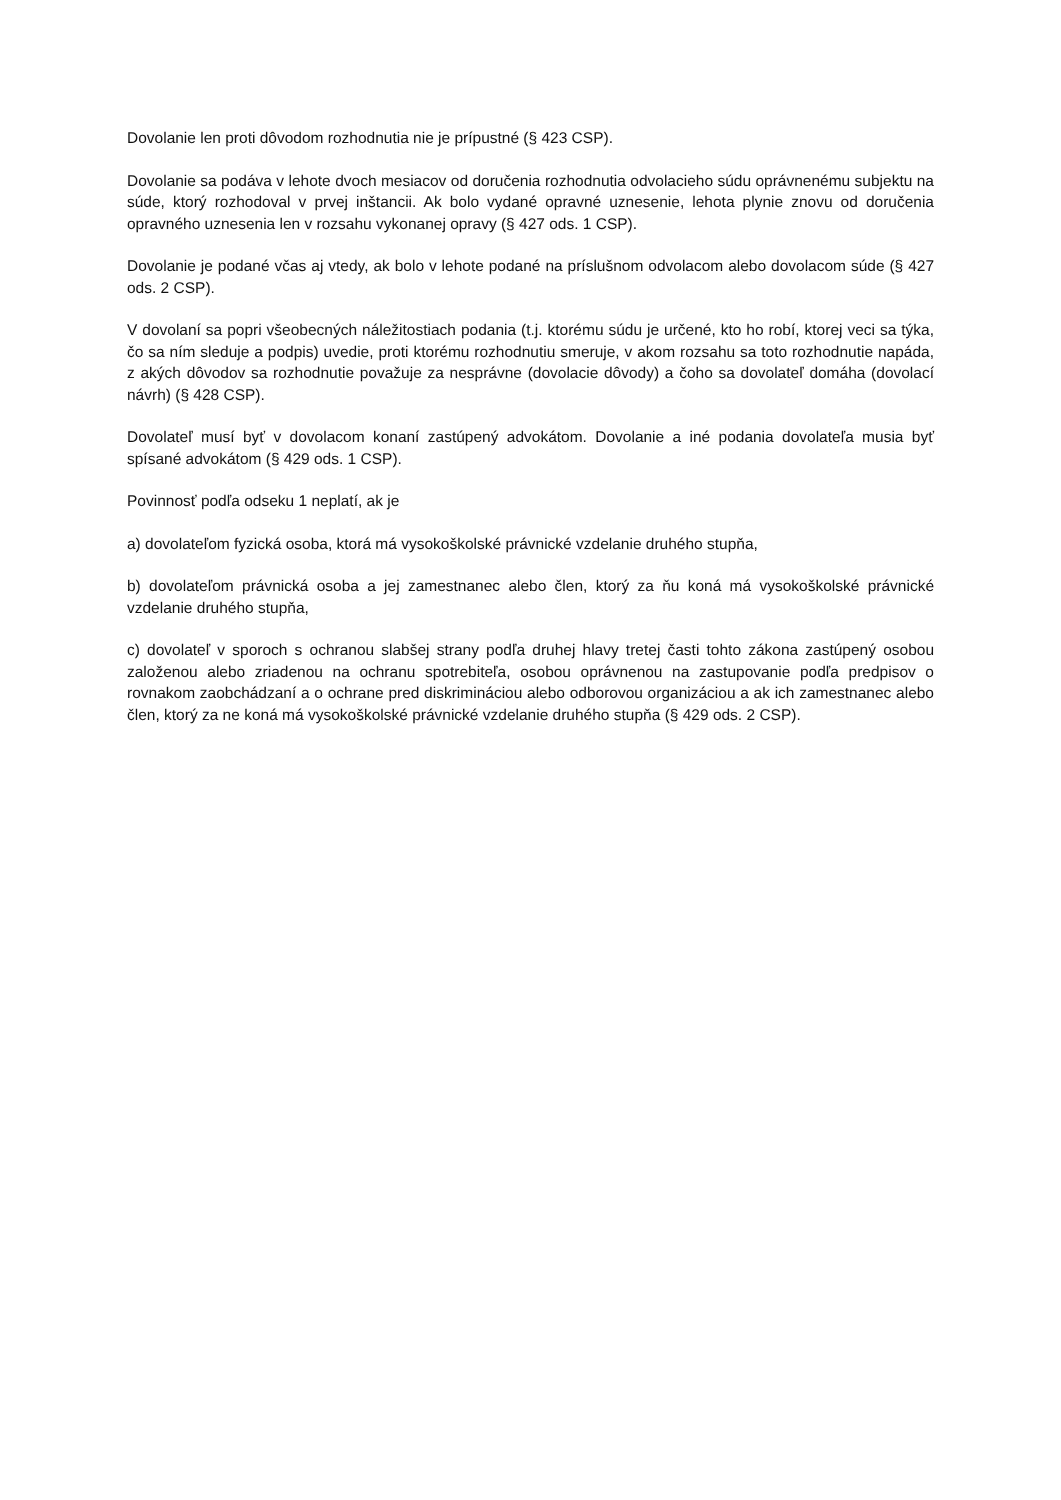Dovolanie len proti dôvodom rozhodnutia nie je prípustné (§ 423 CSP).
Dovolanie sa podáva v lehote dvoch mesiacov od doručenia rozhodnutia odvolacieho súdu oprávnenému subjektu na súde, ktorý rozhodoval v prvej inštancii. Ak bolo vydané opravné uznesenie, lehota plynie znovu od doručenia opravného uznesenia len v rozsahu vykonanej opravy (§ 427 ods. 1 CSP).
Dovolanie je podané včas aj vtedy, ak bolo v lehote podané na príslušnom odvolacom alebo dovolacom súde (§ 427 ods. 2 CSP).
V dovolaní sa popri všeobecných náležitostiach podania (t.j. ktorému súdu je určené, kto ho robí, ktorej veci sa týka, čo sa ním sleduje a podpis) uvedie, proti ktorému rozhodnutiu smeruje, v akom rozsahu sa toto rozhodnutie napáda, z akých dôvodov sa rozhodnutie považuje za nesprávne (dovolacie dôvody) a čoho sa dovolateľ domáha (dovolací návrh) (§ 428 CSP).
Dovolateľ musí byť v dovolacom konaní zastúpený advokátom. Dovolanie a iné podania dovolateľa musia byť spísané advokátom (§ 429 ods. 1 CSP).
Povinnosť podľa odseku 1 neplatí, ak je
a) dovolateľom fyzická osoba, ktorá má vysokoškolské právnické vzdelanie druhého stupňa,
b) dovolateľom právnická osoba a jej zamestnanec alebo člen, ktorý za ňu koná má vysokoškolské právnické vzdelanie druhého stupňa,
c) dovolateľ v sporoch s ochranou slabšej strany podľa druhej hlavy tretej časti tohto zákona zastúpený osobou založenou alebo zriadenou na ochranu spotrebiteľa, osobou oprávnenou na zastupovanie podľa predpisov o rovnakom zaobchádzaní a o ochrane pred diskrimináciou alebo odborovou organizáciou a ak ich zamestnanec alebo člen, ktorý za ne koná má vysokoškolské právnické vzdelanie druhého stupňa (§ 429 ods. 2 CSP).